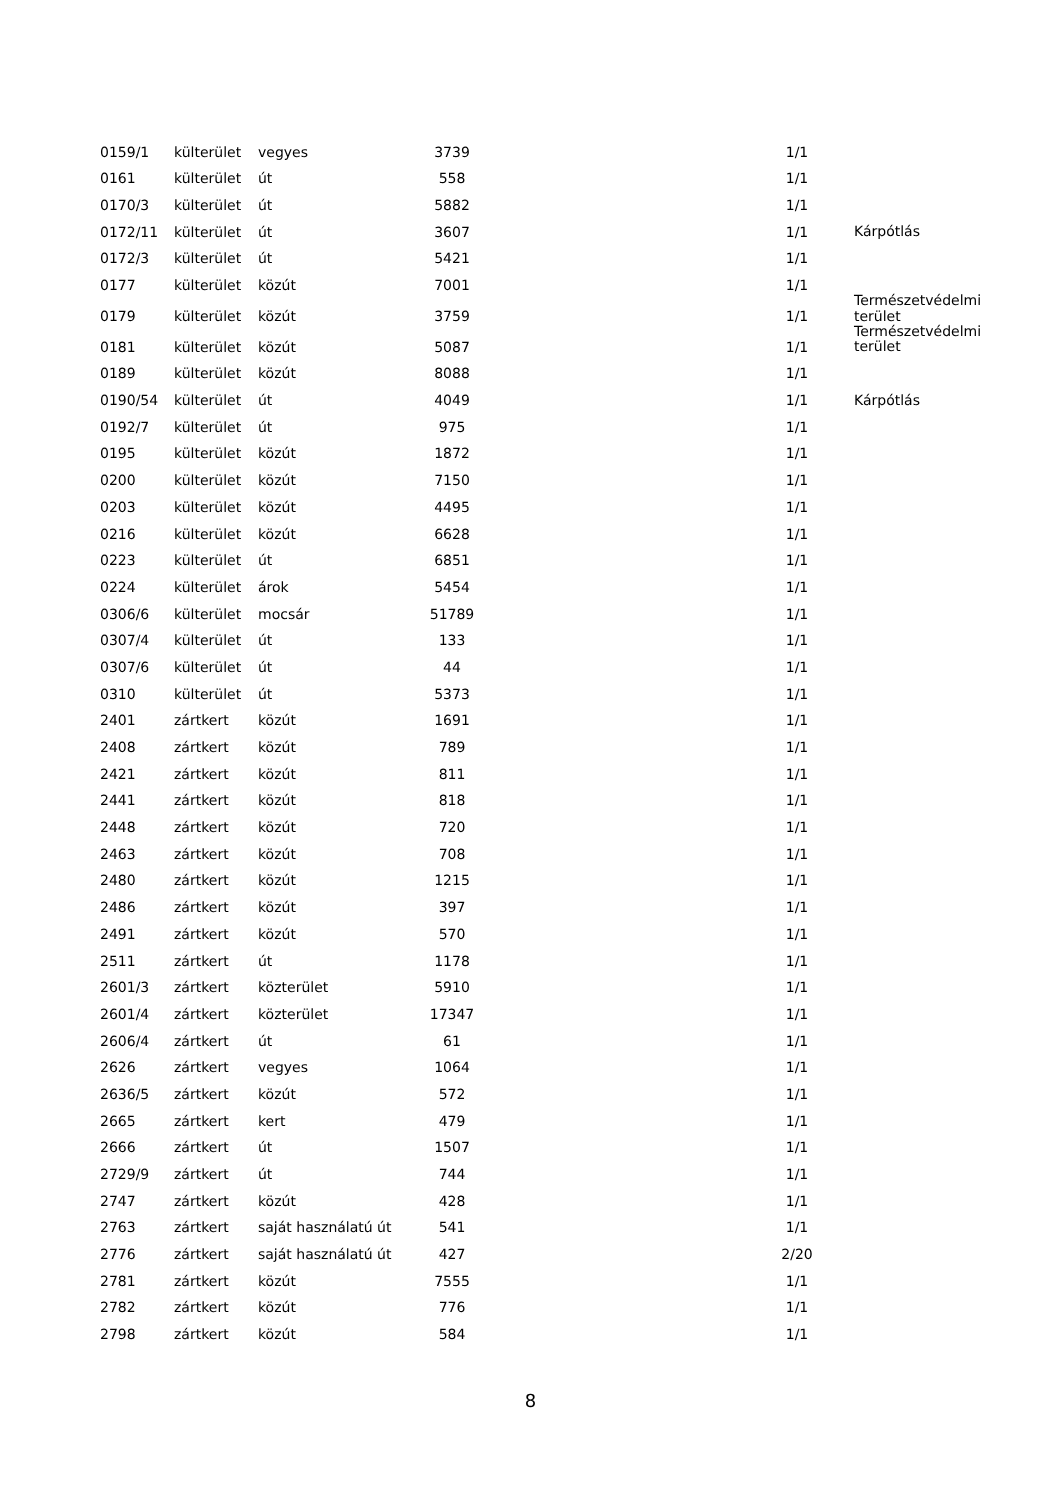| 0159/1 | külterület | vegyes | 3739 | | 1/1 | |
| 0161 | külterület | út | 558 | | 1/1 | |
| 0170/3 | külterület | út | 5882 | | 1/1 | |
| 0172/11 | külterület | út | 3607 | | 1/1 | Kárpótlás |
| 0172/3 | külterület | út | 5421 | | 1/1 | |
| 0177 | külterület | közút | 7001 | | 1/1 | |
| 0179 | külterület | közút | 3759 | | 1/1 | Természetvédelmi terület |
| 0181 | külterület | közút | 5087 | | 1/1 | Természetvédelmi terület |
| 0189 | külterület | közút | 8088 | | 1/1 | |
| 0190/54 | külterület | út | 4049 | | 1/1 | Kárpótlás |
| 0192/7 | külterület | út | 975 | | 1/1 | |
| 0195 | külterület | közút | 1872 | | 1/1 | |
| 0200 | külterület | közút | 7150 | | 1/1 | |
| 0203 | külterület | közút | 4495 | | 1/1 | |
| 0216 | külterület | közút | 6628 | | 1/1 | |
| 0223 | külterület | út | 6851 | | 1/1 | |
| 0224 | külterület | árok | 5454 | | 1/1 | |
| 0306/6 | külterület | mocsár | 51789 | | 1/1 | |
| 0307/4 | külterület | út | 133 | | 1/1 | |
| 0307/6 | külterület | út | 44 | | 1/1 | |
| 0310 | külterület | út | 5373 | | 1/1 | |
| 2401 | zártkert | közút | 1691 | | 1/1 | |
| 2408 | zártkert | közút | 789 | | 1/1 | |
| 2421 | zártkert | közút | 811 | | 1/1 | |
| 2441 | zártkert | közút | 818 | | 1/1 | |
| 2448 | zártkert | közút | 720 | | 1/1 | |
| 2463 | zártkert | közút | 708 | | 1/1 | |
| 2480 | zártkert | közút | 1215 | | 1/1 | |
| 2486 | zártkert | közút | 397 | | 1/1 | |
| 2491 | zártkert | közút | 570 | | 1/1 | |
| 2511 | zártkert | út | 1178 | | 1/1 | |
| 2601/3 | zártkert | közterület | 5910 | | 1/1 | |
| 2601/4 | zártkert | közterület | 17347 | | 1/1 | |
| 2606/4 | zártkert | út | 61 | | 1/1 | |
| 2626 | zártkert | vegyes | 1064 | | 1/1 | |
| 2636/5 | zártkert | közút | 572 | | 1/1 | |
| 2665 | zártkert | kert | 479 | | 1/1 | |
| 2666 | zártkert | út | 1507 | | 1/1 | |
| 2729/9 | zártkert | út | 744 | | 1/1 | |
| 2747 | zártkert | közút | 428 | | 1/1 | |
| 2763 | zártkert | saját használatú út | 541 | | 1/1 | |
| 2776 | zártkert | saját használatú út | 427 | | 2/20 | |
| 2781 | zártkert | közút | 7555 | | 1/1 | |
| 2782 | zártkert | közút | 776 | | 1/1 | |
| 2798 | zártkert | közút | 584 | | 1/1 | |
8